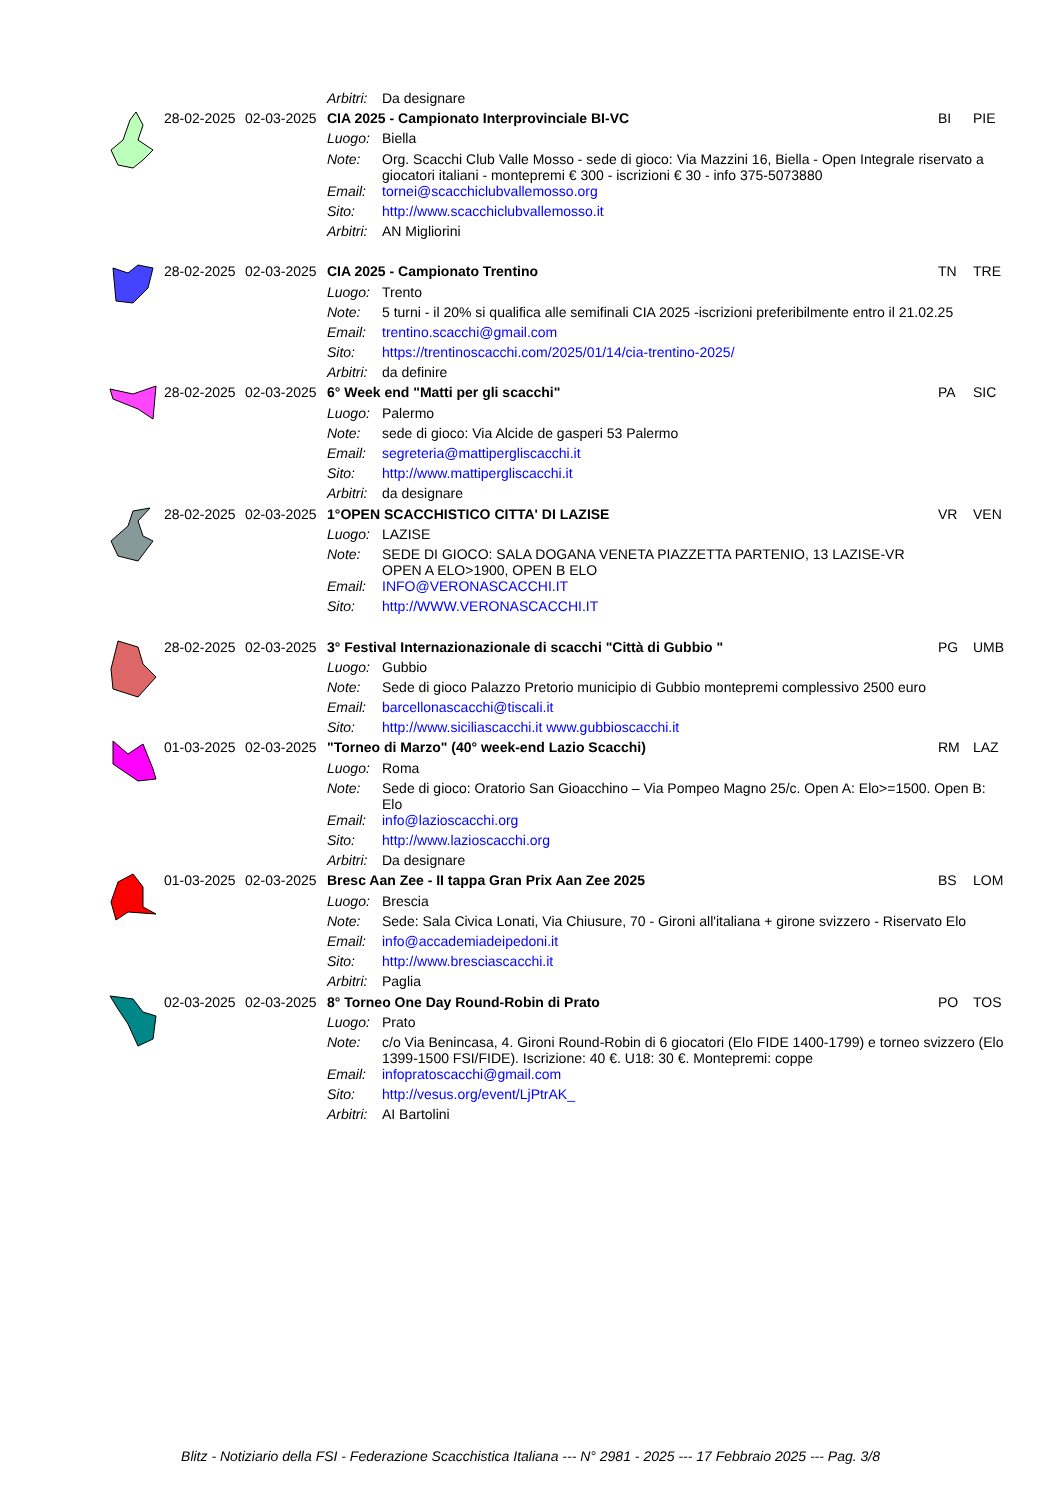| | | | Arbitri: | Da designare | | |
| | 28-02-2025 | 02-03-2025 | CIA 2025 - Campionato Interprovinciale BI-VC | | BI | PIE |
| | | | Luogo: | Biella | | |
| | | | Note: | Org. Scacchi Club Valle Mosso - sede di gioco: Via Mazzini 16, Biella - Open Integrale riservato a giocatori italiani - montepremi € 300 - iscrizioni € 30 - info 375-5073880 | | |
| | | | Email: | tornei@scacchiclubvallemosso.org | | |
| | | | Sito: | http://www.scacchiclubvallemosso.it | | |
| | | | Arbitri: | AN Migliorini | | |
| | 28-02-2025 | 02-03-2025 | CIA 2025 - Campionato Trentino | | TN | TRE |
| | | | Luogo: | Trento | | |
| | | | Note: | 5 turni - il 20% si qualifica alle semifinali CIA 2025 -iscrizioni preferibilmente entro il 21.02.25 | | |
| | | | Email: | trentino.scacchi@gmail.com | | |
| | | | Sito: | https://trentinoscacchi.com/2025/01/14/cia-trentino-2025/ | | |
| | | | Arbitri: | da definire | | |
| | 28-02-2025 | 02-03-2025 | 6° Week end "Matti per gli scacchi" | | PA | SIC |
| | | | Luogo: | Palermo | | |
| | | | Note: | sede di gioco: Via Alcide de gasperi 53 Palermo | | |
| | | | Email: | segreteria@mattipergliscacchi.it | | |
| | | | Sito: | http://www.mattipergliscacchi.it | | |
| | | | Arbitri: | da designare | | |
| | 28-02-2025 | 02-03-2025 | 1°OPEN SCACCHISTICO CITTA' DI LAZISE | | VR | VEN |
| | | | Luogo: | LAZISE | | |
| | | | Note: | SEDE DI GIOCO: SALA DOGANA VENETA PIAZZETTA PARTENIO, 13 LAZISE-VR OPEN A ELO>1900, OPEN B ELO | | |
| | | | Email: | INFO@VERONASCACCHI.IT | | |
| | | | Sito: | http://WWW.VERONASCACCHI.IT | | |
| | 28-02-2025 | 02-03-2025 | 3° Festival Internazionazionale di scacchi "Città di Gubbio " | | PG | UMB |
| | | | Luogo: | Gubbio | | |
| | | | Note: | Sede di gioco Palazzo Pretorio municipio di Gubbio montepremi complessivo 2500 euro | | |
| | | | Email: | barcellonascacchi@tiscali.it | | |
| | | | Sito: | http://www.siciliascacchi.it www.gubbioscacchi.it | | |
| | 01-03-2025 | 02-03-2025 | "Torneo di Marzo" (40° week-end Lazio Scacchi) | | RM | LAZ |
| | | | Luogo: | Roma | | |
| | | | Note: | Sede di gioco: Oratorio San Gioacchino – Via Pompeo Magno 25/c. Open A: Elo>=1500. Open B: Elo | | |
| | | | Email: | info@lazioscacchi.org | | |
| | | | Sito: | http://www.lazioscacchi.org | | |
| | | | Arbitri: | Da designare | | |
| | 01-03-2025 | 02-03-2025 | Bresc Aan Zee - II tappa Gran Prix Aan Zee 2025 | | BS | LOM |
| | | | Luogo: | Brescia | | |
| | | | Note: | Sede: Sala Civica Lonati, Via Chiusure, 70 - Gironi all'italiana + girone svizzero - Riservato Elo | | |
| | | | Email: | info@accademiadeipedoni.it | | |
| | | | Sito: | http://www.bresciascacchi.it | | |
| | | | Arbitri: | Paglia | | |
| | 02-03-2025 | 02-03-2025 | 8° Torneo One Day Round-Robin di Prato | | PO | TOS |
| | | | Luogo: | Prato | | |
| | | | Note: | c/o Via Benincasa, 4. Gironi Round-Robin di 6 giocatori (Elo FIDE 1400-1799) e torneo svizzero (Elo 1399-1500 FSI/FIDE). Iscrizione: 40 €. U18: 30 €. Montepremi: coppe | | |
| | | | Email: | infopratoscacchi@gmail.com | | |
| | | | Sito: | http://vesus.org/event/LjPtrAK_ | | |
| | | | Arbitri: | AI Bartolini | | |
Blitz - Notiziario della FSI - Federazione Scacchistica Italiana --- N° 2981 - 2025 --- 17 Febbraio 2025 --- Pag. 3/8